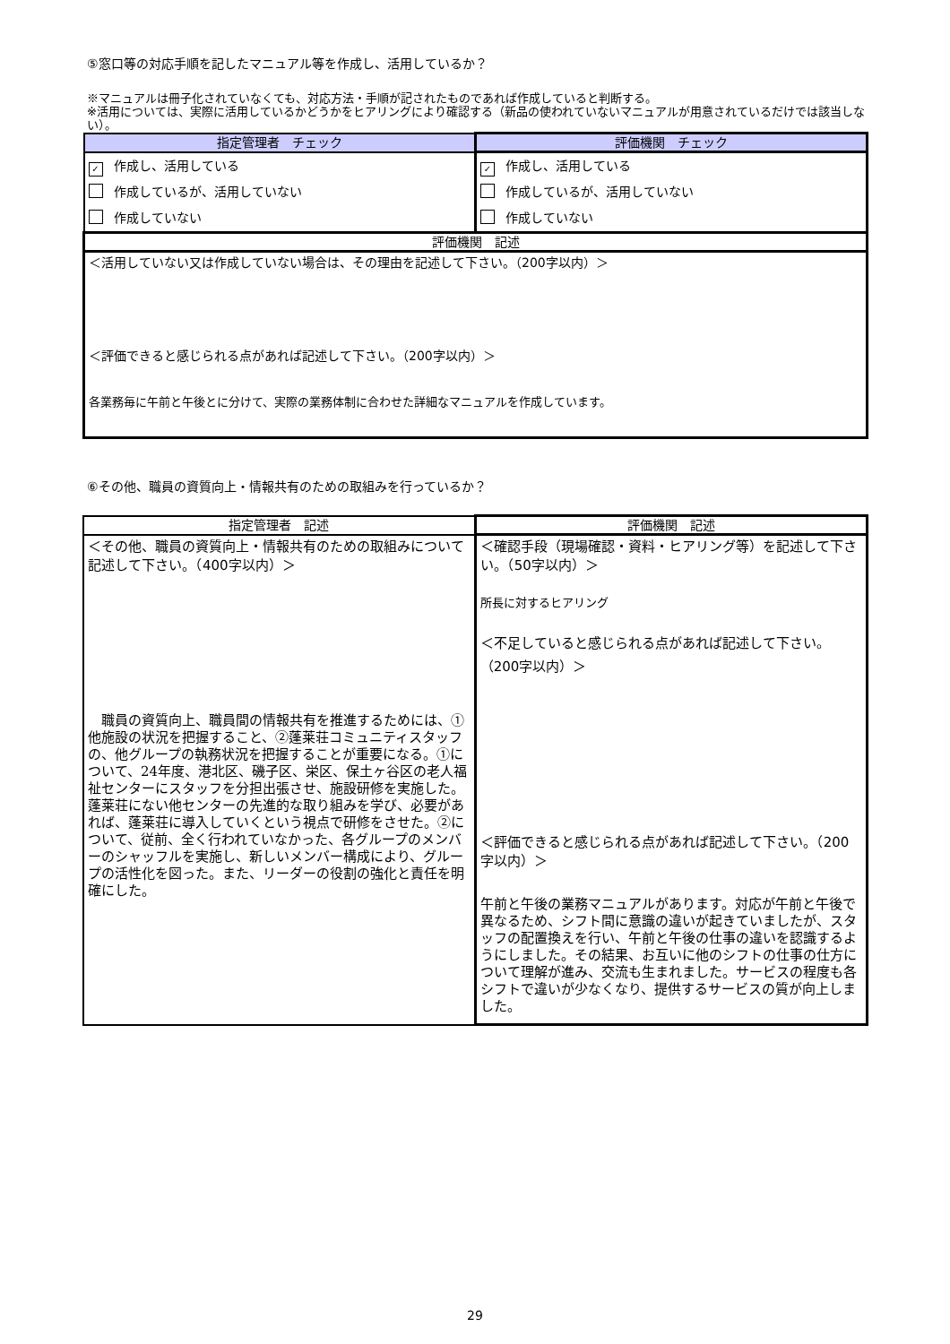⑤窓口等の対応手順を記したマニュアル等を作成し、活用しているか？
※マニュアルは冊子化されていなくても、対応方法・手順が記されたものであれば作成していると判断する。
※活用については、実際に活用しているかどうかをヒアリングにより確認する（新品の使われていないマニュアルが用意されているだけでは該当しない）。
| 指定管理者 チェック | 評価機関 チェック |
| --- | --- |
| ✓ 作成し、活用している 作成しているが、活用していない 作成していない | ✓ 作成し、活用している 作成しているが、活用していない 作成していない |
| 評価機関 記述 | |
| ＜活用していない又は作成していない場合は、その理由を記述して下さい。（200字以内）＞ ＜評価できると感じられる点があれば記述して下さい。（200字以内）＞ 各業務毎に午前と午後とに分けて、実際の業務体制に合わせた詳細なマニュアルを作成しています。 | |
⑥その他、職員の資質向上・情報共有のための取組みを行っているか？
| 指定管理者 記述 | 評価機関 記述 |
| --- | --- |
| ＜その他、職員の資質向上・情報共有のための取組みについて記述して下さい。（400字以内）＞ 職員の資質向上、職員間の情報共有を推進するためには、①他施設の状況を把握すること、②蓬莱荘コミュニティスタッフの、他グループの執務状況を把握することが重要になる。①について、24年度、港北区、磯子区、栄区、保土ヶ谷区の老人福祉センターにスタッフを分担出張させ、施設研修を実施した。蓬莱荘にない他センターの先進的な取り組みを学び、必要があれば、蓬莱荘に導入していくという視点で研修をさせた。②について、従前、全く行われていなかった、各グループのメンバーのシャッフルを実施し、新しいメンバー構成により、グループの活性化を図った。また、リーダーの役割の強化と責任を明確にした。 | ＜確認手段（現場確認・資料・ヒアリング等）を記述して下さい。（50字以内）＞ 所長に対するヒアリング ＜不足していると感じられる点があれば記述して下さい。（200字以内）＞ ＜評価できると感じられる点があれば記述して下さい。（200字以内）＞ 午前と午後の業務マニュアルがあります。対応が午前と午後で異なるため、シフト間に意識の違いが起きていましたが、スタッフの配置換えを行い、午前と午後の仕事の違いを認識するようにしました。その結果、お互いに他のシフトの仕事の仕方について理解が進み、交流も生まれました。サービスの程度も各シフトで違いが少なくなり、提供するサービスの質が向上しました。 |
29